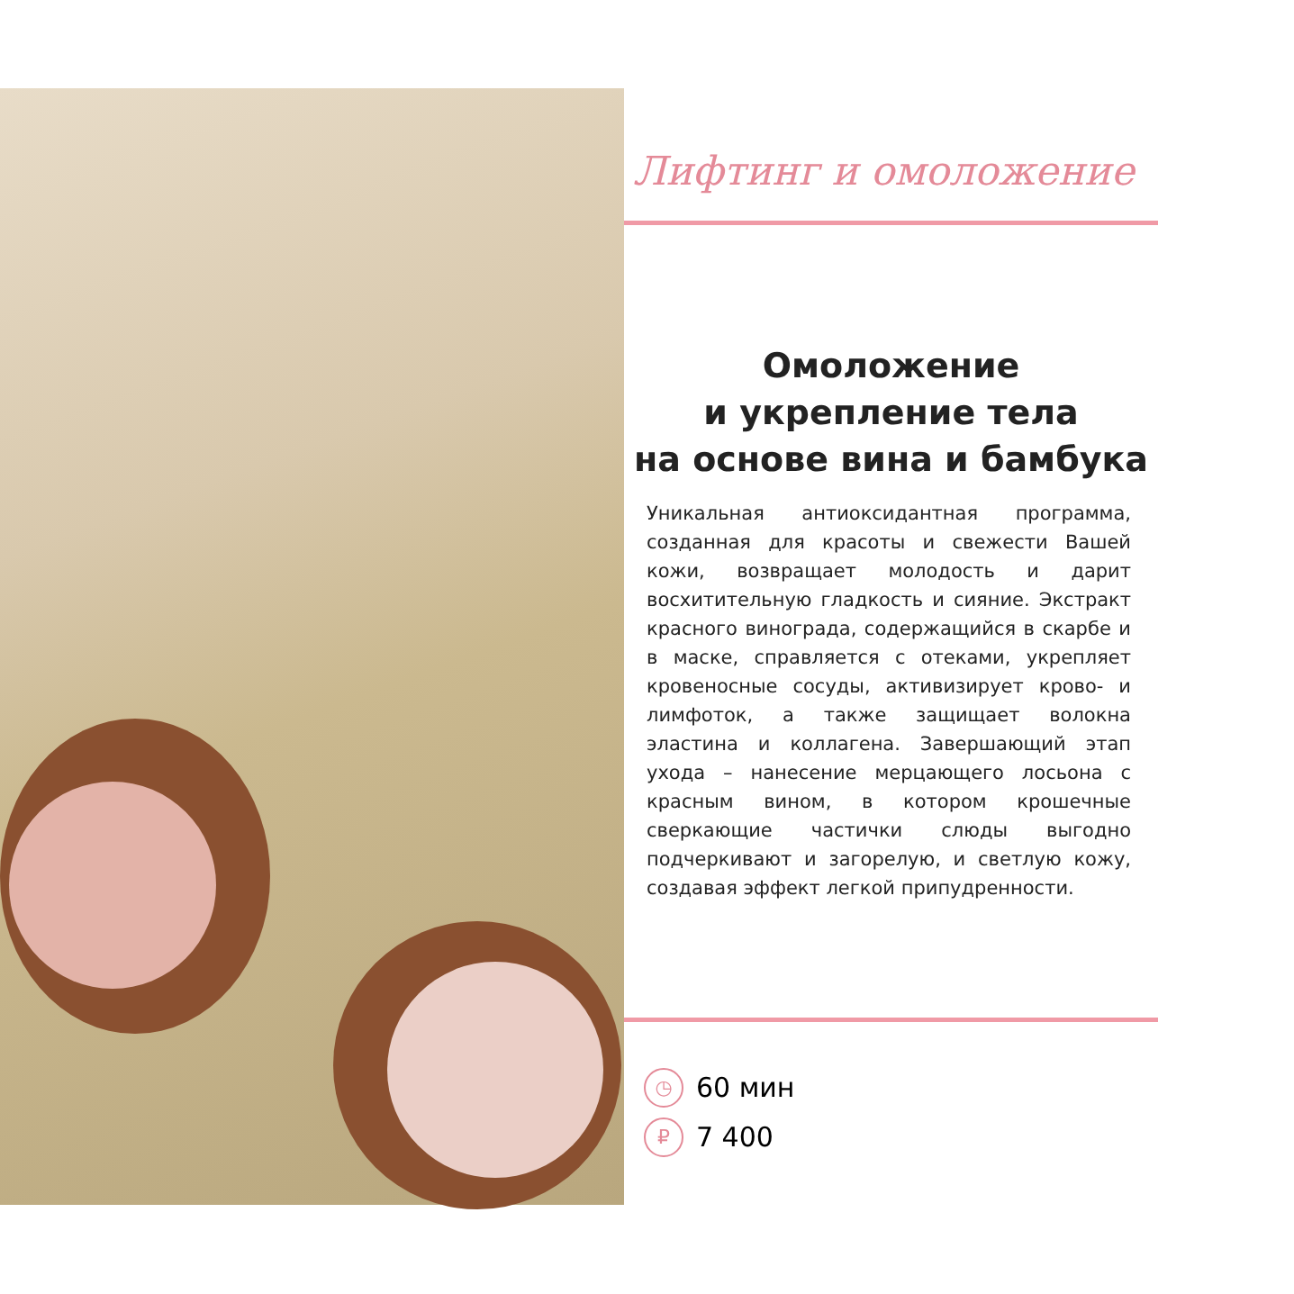Лифтинг и омоложение
Омоложение
и укрепление тела
на основе вина и бамбука
Уникальная антиоксидантная программа, созданная для красоты и свежести Вашей кожи, возвращает молодость и дарит восхитительную гладкость и сияние. Экстракт красного винограда, содержащийся в скарбе и в маске, справляется с отеками, укрепляет кровеносные сосуды, активизирует крово- и лимфоток, а также защищает волокна эластина и коллагена. Завершающий этап ухода – нанесение мерцающего лосьона с красным вином, в котором крошечные сверкающие частички слюды выгодно подчеркивают и загорелую, и светлую кожу, создавая эффект легкой припудренности.
◷ 60 мин
₽ 7 400